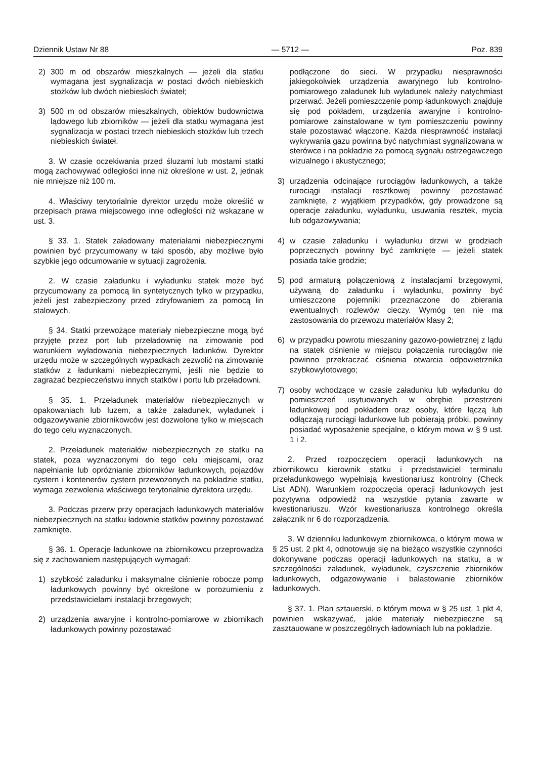Dziennik Ustaw Nr 88 — 5712 — Poz. 839
2) 300 m od obszarów mieszkalnych — jeżeli dla statku wymagana jest sygnalizacja w postaci dwóch niebieskich stożków lub dwóch niebieskich świateł;
3) 500 m od obszarów mieszkalnych, obiektów budownictwa lądowego lub zbiorników — jeżeli dla statku wymagana jest sygnalizacja w postaci trzech niebieskich stożków lub trzech niebieskich świateł.
3. W czasie oczekiwania przed śluzami lub mostami statki mogą zachowywać odległości inne niż określone w ust. 2, jednak nie mniejsze niż 100 m.
4. Właściwy terytorialnie dyrektor urzędu może określić w przepisach prawa miejscowego inne odległości niż wskazane w ust. 3.
§ 33. 1. Statek załadowany materiałami niebezpiecznymi powinien być przycumowany w taki sposób, aby możliwe było szybkie jego odcumowanie w sytuacji zagrożenia.
2. W czasie załadunku i wyładunku statek może być przycumowany za pomocą lin syntetycznych tylko w przypadku, jeżeli jest zabezpieczony przed zdryfowaniem za pomocą lin stalowych.
§ 34. Statki przewożące materiały niebezpieczne mogą być przyjęte przez port lub przeładownię na zimowanie pod warunkiem wyładowania niebezpiecznych ładunków. Dyrektor urzędu może w szczególnych wypadkach zezwolić na zimowanie statków z ładunkami niebezpiecznymi, jeśli nie będzie to zagrażać bezpieczeństwu innych statków i portu lub przeładowni.
§ 35. 1. Przeładunek materiałów niebezpiecznych w opakowaniach lub luzem, a także załadunek, wyładunek i odgazowywanie zbiornikowców jest dozwolone tylko w miejscach do tego celu wyznaczonych.
2. Przeładunek materiałów niebezpiecznych ze statku na statek, poza wyznaczonymi do tego celu miejscami, oraz napełnianie lub opróżnianie zbiorników ładunkowych, pojazdów cystern i kontenerów cystern przewożonych na pokładzie statku, wymaga zezwolenia właściwego terytorialnie dyrektora urzędu.
3. Podczas przerw przy operacjach ładunkowych materiałów niebezpiecznych na statku ładownie statków powinny pozostawać zamknięte.
§ 36. 1. Operacje ładunkowe na zbiornikowcu przeprowadza się z zachowaniem następujących wymagań:
1) szybkość załadunku i maksymalne ciśnienie robocze pomp ładunkowych powinny być określone w porozumieniu z przedstawicielami instalacji brzegowych;
2) urządzenia awaryjne i kontrolno-pomiarowe w zbiornikach ładunkowych powinny pozostawać
podłączone do sieci. W przypadku niesprawności jakiegokolwiek urządzenia awaryjnego lub kontrolno-pomiarowego załadunek lub wyładunek należy natychmiast przerwać. Jeżeli pomieszczenie pomp ładunkowych znajduje się pod pokładem, urządzenia awaryjne i kontrolno-pomiarowe zainstalowane w tym pomieszczeniu powinny stale pozostawać włączone. Każda niesprawność instalacji wykrywania gazu powinna być natychmiast sygnalizowana w sterówce i na pokładzie za pomocą sygnału ostrzegawczego wizualnego i akustycznego;
3) urządzenia odcinające rurociągów ładunkowych, a także rurociągi instalacji resztkowej powinny pozostawać zamknięte, z wyjątkiem przypadków, gdy prowadzone są operacje załadunku, wyładunku, usuwania resztek, mycia lub odgazowywania;
4) w czasie załadunku i wyładunku drzwi w grodziach poprzecznych powinny być zamknięte — jeżeli statek posiada takie grodzie;
5) pod armaturą połączeniową z instalacjami brzegowymi, używaną do załadunku i wyładunku, powinny być umieszczone pojemniki przeznaczone do zbierania ewentualnych rozlewów cieczy. Wymóg ten nie ma zastosowania do przewozu materiałów klasy 2;
6) w przypadku powrotu mieszaniny gazowo-powietrznej z lądu na statek ciśnienie w miejscu połączenia rurociągów nie powinno przekraczać ciśnienia otwarcia odpowietrznika szybkowylotowego;
7) osoby wchodzące w czasie załadunku lub wyładunku do pomieszczeń usytuowanych w obrębie przestrzeni ładunkowej pod pokładem oraz osoby, które łączą lub odłączają rurociągi ładunkowe lub pobierają próbki, powinny posiadać wyposażenie specjalne, o którym mowa w § 9 ust. 1 i 2.
2. Przed rozpoczęciem operacji ładunkowych na zbiornikowcu kierownik statku i przedstawiciel terminalu przeładunkowego wypełniają kwestionariusz kontrolny (Check List ADN). Warunkiem rozpoczęcia operacji ładunkowych jest pozytywna odpowiedź na wszystkie pytania zawarte w kwestionariuszu. Wzór kwestionariusza kontrolnego określa załącznik nr 6 do rozporządzenia.
3. W dzienniku ładunkowym zbiornikowca, o którym mowa w § 25 ust. 2 pkt 4, odnotowuje się na bieżąco wszystkie czynności dokonywane podczas operacji ładunkowych na statku, a w szczególności załadunek, wyładunek, czyszczenie zbiorników ładunkowych, odgazowywanie i balastowanie zbiorników ładunkowych.
§ 37. 1. Plan sztauerski, o którym mowa w § 25 ust. 1 pkt 4, powinien wskazywać, jakie materiały niebezpieczne są zasztauowane w poszczególnych ładowniach lub na pokładzie.